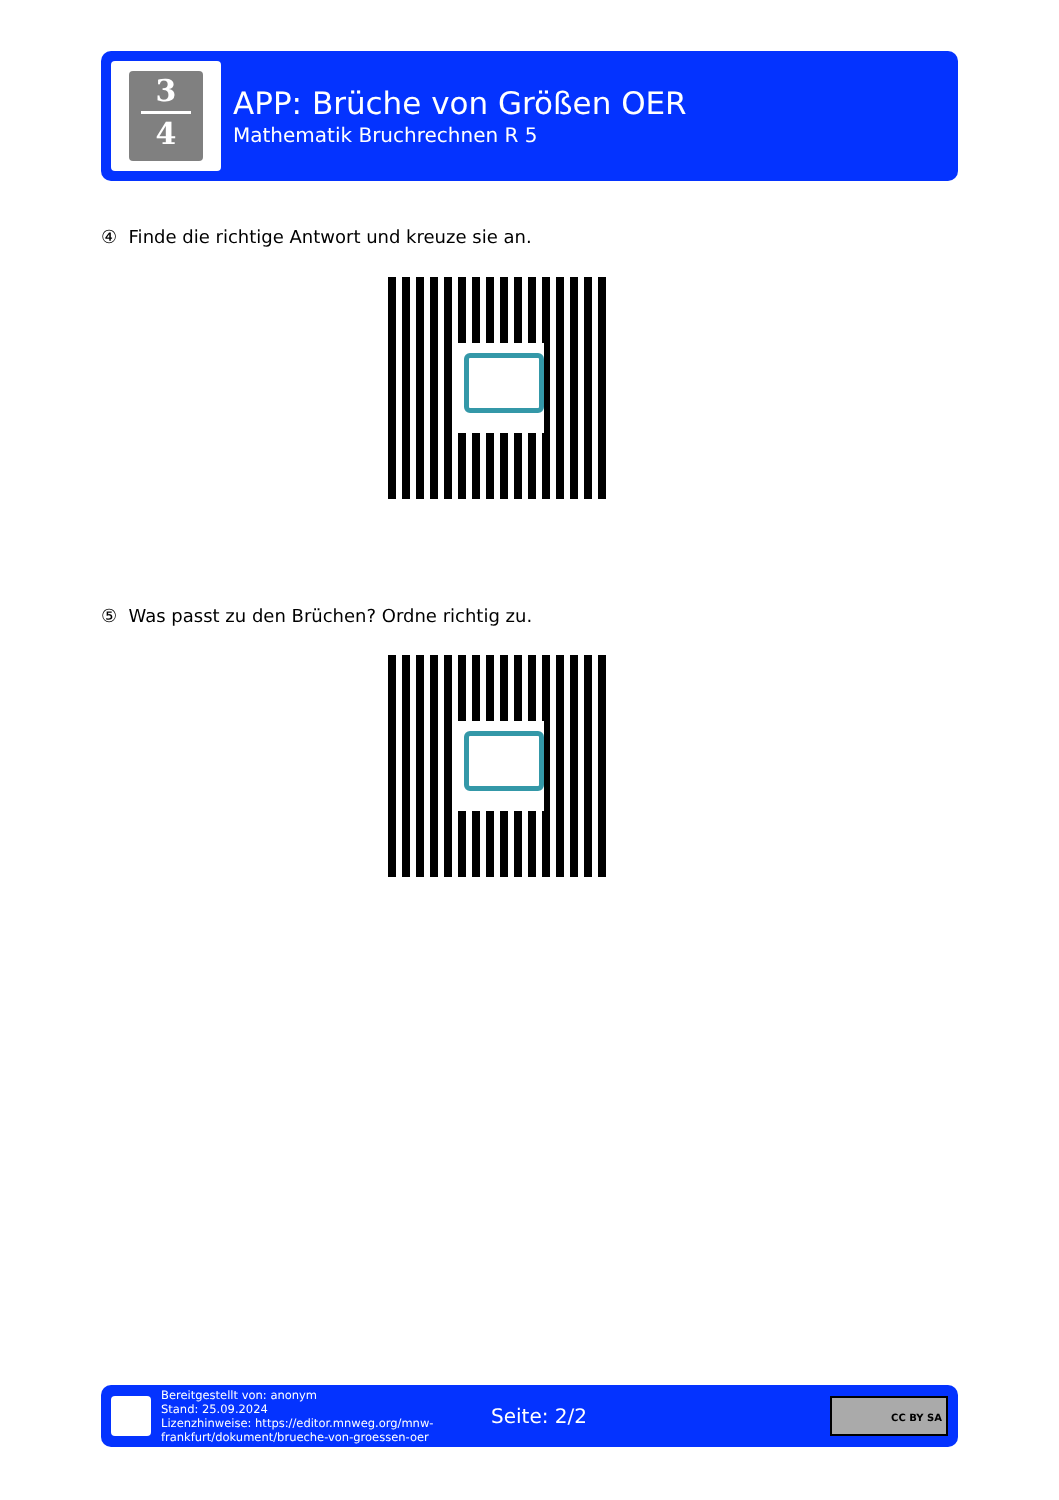3
4
APP: Brüche von Größen OER
Mathematik Bruchrechnen R 5
④ Finde die richtige Antwort und kreuze sie an.
⑤ Was passt zu den Brüchen? Ordne richtig zu.
Bereitgestellt von: anonym
Stand: 25.09.2024
Lizenzhinweise: https://editor.mnweg.org/mnw-frankfurt/dokument/brueche-von-groessen-oer
Seite: 2/2
CC BY SA